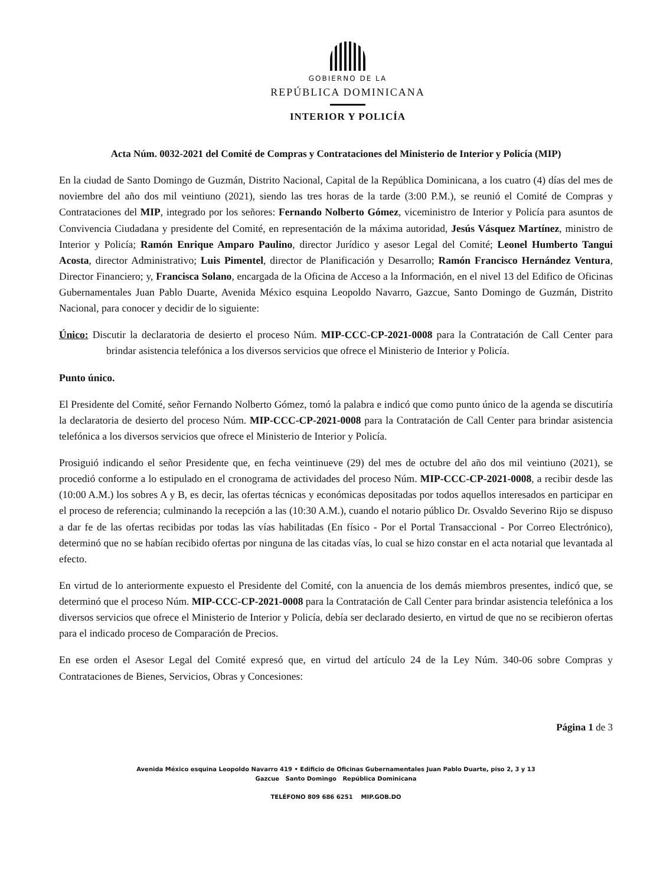GOBIERNO DE LA
REPÚBLICA DOMINICANA
INTERIOR Y POLICÍA
Acta Núm. 0032-2021 del Comité de Compras y Contrataciones del Ministerio de Interior y Policía (MIP)
En la ciudad de Santo Domingo de Guzmán, Distrito Nacional, Capital de la República Dominicana, a los cuatro (4) días del mes de noviembre del año dos mil veintiuno (2021), siendo las tres horas de la tarde (3:00 P.M.), se reunió el Comité de Compras y Contrataciones del MIP, integrado por los señores: Fernando Nolberto Gómez, viceministro de Interior y Policía para asuntos de Convivencia Ciudadana y presidente del Comité, en representación de la máxima autoridad, Jesús Vásquez Martínez, ministro de Interior y Policía; Ramón Enrique Amparo Paulino, director Jurídico y asesor Legal del Comité; Leonel Humberto Tangui Acosta, director Administrativo; Luis Pimentel, director de Planificación y Desarrollo; Ramón Francisco Hernández Ventura, Director Financiero; y, Francisca Solano, encargada de la Oficina de Acceso a la Información, en el nivel 13 del Edifico de Oficinas Gubernamentales Juan Pablo Duarte, Avenida México esquina Leopoldo Navarro, Gazcue, Santo Domingo de Guzmán, Distrito Nacional, para conocer y decidir de lo siguiente:
Único: Discutir la declaratoria de desierto el proceso Núm. MIP-CCC-CP-2021-0008 para la Contratación de Call Center para brindar asistencia telefónica a los diversos servicios que ofrece el Ministerio de Interior y Policía.
Punto único.
El Presidente del Comité, señor Fernando Nolberto Gómez, tomó la palabra e indicó que como punto único de la agenda se discutiría la declaratoria de desierto del proceso Núm. MIP-CCC-CP-2021-0008 para la Contratación de Call Center para brindar asistencia telefónica a los diversos servicios que ofrece el Ministerio de Interior y Policía.
Prosiguió indicando el señor Presidente que, en fecha veintinueve (29) del mes de octubre del año dos mil veintiuno (2021), se procedió conforme a lo estipulado en el cronograma de actividades del proceso Núm. MIP-CCC-CP-2021-0008, a recibir desde las (10:00 A.M.) los sobres A y B, es decir, las ofertas técnicas y económicas depositadas por todos aquellos interesados en participar en el proceso de referencia; culminando la recepción a las (10:30 A.M.), cuando el notario público Dr. Osvaldo Severino Rijo se dispuso a dar fe de las ofertas recibidas por todas las vías habilitadas (En físico - Por el Portal Transaccional - Por Correo Electrónico), determinó que no se habían recibido ofertas por ninguna de las citadas vías, lo cual se hizo constar en el acta notarial que levantada al efecto.
En virtud de lo anteriormente expuesto el Presidente del Comité, con la anuencia de los demás miembros presentes, indicó que, se determinó que el proceso Núm. MIP-CCC-CP-2021-0008 para la Contratación de Call Center para brindar asistencia telefónica a los diversos servicios que ofrece el Ministerio de Interior y Policía, debía ser declarado desierto, en virtud de que no se recibieron ofertas para el indicado proceso de Comparación de Precios.
En ese orden el Asesor Legal del Comité expresó que, en virtud del artículo 24 de la Ley Núm. 340-06 sobre Compras y Contrataciones de Bienes, Servicios, Obras y Concesiones:
Página 1 de 3
Avenida México esquina Leopoldo Navarro 419 • Edificio de Oficinas Gubernamentales Juan Pablo Duarte, piso 2, 3 y 13
Gazcue Santo Domingo República Dominicana
TELÉFONO 809 686 6251 MIP.GOB.DO